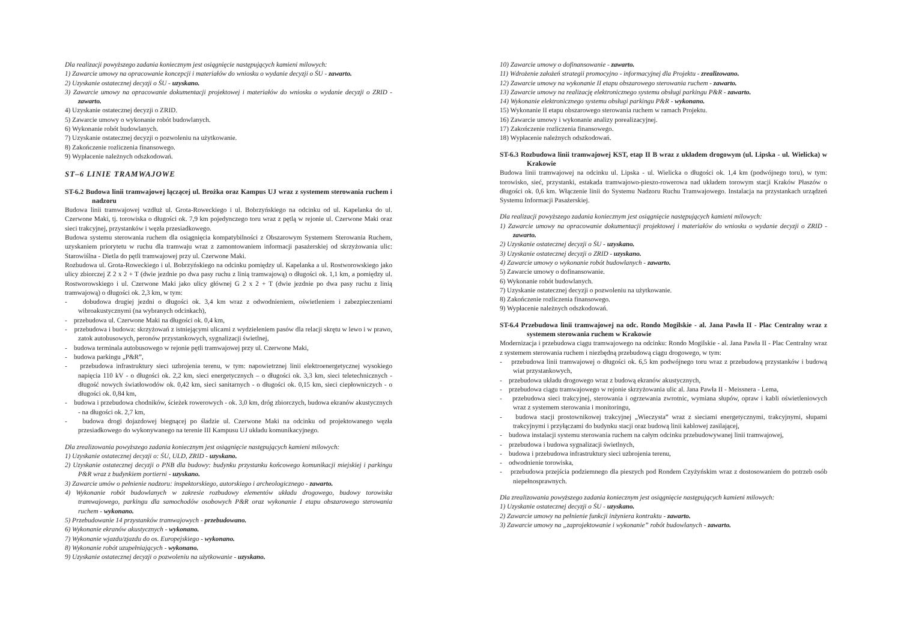Dla realizacji powyższego zadania koniecznym jest osiągnięcie następujących kamieni milowych:
1) Zawarcie umowy na opracowanie koncepcji i materiałów do wniosku o wydanie decyzji o ŚU - zawarto.
2) Uzyskanie ostatecznej decyzji o ŚU - uzyskano.
3) Zawarcie umowy na opracowanie dokumentacji projektowej i materiałów do wniosku o wydanie decyzji o ZRID - zawarto.
4) Uzyskanie ostatecznej decyzji o ZRID.
5) Zawarcie umowy o wykonanie robót budowlanych.
6) Wykonanie robót budowlanych.
7) Uzyskanie ostatecznej decyzji o pozwoleniu na użytkowanie.
8) Zakończenie rozliczenia finansowego.
9) Wypłacenie należnych odszkodowań.
ST–6 LINIE TRAMWAJOWE
ST-6.2 Budowa linii tramwajowej łączącej ul. Brożka oraz Kampus UJ wraz z systemem sterowania ruchem i nadzoru
Budowa linii tramwajowej wzdłuż ul. Grota-Roweckiego i ul. Bobrzyńskiego na odcinku od ul. Kapelanka do ul. Czerwone Maki, tj. torowiska o długości ok. 7,9 km pojedynczego toru wraz z pętlą w rejonie ul. Czerwone Maki oraz sieci trakcyjnej, przystanków i węzła przesiadkowego.
Budowa systemu sterowania ruchem dla osiągnięcia kompatybilności z Obszarowym Systemem Sterowania Ruchem, uzyskaniem priorytetu w ruchu dla tramwaju wraz z zamontowaniem informacji pasażerskiej od skrzyżowania ulic: Starowiślna - Dietla do pętli tramwajowej przy ul. Czerwone Maki.
Rozbudowa ul. Grota-Roweckiego i ul. Bobrzyńskiego na odcinku pomiędzy ul. Kapelanka a ul. Rostworowskiego jako ulicy zbiorczej Z 2 x 2 + T (dwie jezdnie po dwa pasy ruchu z linią tramwajową) o długości ok. 1,1 km, a pomiędzy ul. Rostworowskiego i ul. Czerwone Maki jako ulicy głównej G 2 x 2 + T (dwie jezdnie po dwa pasy ruchu z linią tramwajową) o długości ok. 2,3 km, w tym:
- dobudowa drugiej jezdni o długości ok. 3,4 km wraz z odwodnieniem, oświetleniem i zabezpieczeniami wibroakustycznymi (na wybranych odcinkach),
- przebudowa ul. Czerwone Maki na długości ok. 0,4 km,
- przebudowa i budowa: skrzyżowań z istniejącymi ulicami z wydzieleniem pasów dla relacji skrętu w lewo i w prawo, zatok autobusowych, peronów przystankowych, sygnalizacji świetlnej,
- budowa terminala autobusowego w rejonie pętli tramwajowej przy ul. Czerwone Maki,
- budowa parkingu „P&R”,
- przebudowa infrastruktury sieci uzbrojenia terenu, w tym: napowietrznej linii elektroenergetycznej wysokiego napięcia 110 kV - o długości ok. 2,2 km, sieci energetycznych – o długości ok. 3,3 km, sieci teletechnicznych - długość nowych światłowodów ok. 0,42 km, sieci sanitarnych - o długości ok. 0,15 km, sieci ciepłowniczych - o długości ok. 0,84 km,
- budowa i przebudowa chodników, ścieżek rowerowych - ok. 3,0 km, dróg zbiorczych, budowa ekranów akustycznych - na długości ok. 2,7 km,
- budowa drogi dojazdowej biegnącej po śladzie ul. Czerwone Maki na odcinku od projektowanego węzła przesiadkowego do wykonywanego na terenie III Kampusu UJ układu komunikacyjnego.
Dla zrealizowania powyższego zadania koniecznym jest osiągnięcie następujących kamieni milowych:
1) Uzyskanie ostatecznej decyzji o: ŚU, ULD, ZRID - uzyskano.
2) Uzyskanie ostatecznej decyzji o PNB dla budowy: budynku przystanku końcowego komunikacji miejskiej i parkingu P&R wraz z budynkiem portierni - uzyskano.
3) Zawarcie umów o pełnienie nadzoru: inspektorskiego, autorskiego i archeologicznego - zawarto.
4) Wykonanie robót budowlanych w zakresie rozbudowy elementów układu drogowego, budowy torowiska tramwajowego, parkingu dla samochodów osobowych P&R oraz wykonanie I etapu obszarowego sterowania ruchem - wykonano.
5) Przebudowanie 14 przystanków tramwajowych - przebudowano.
6) Wykonanie ekranów akustycznych - wykonano.
7) Wykonanie wjazdu/zjazdu do os. Europejskiego - wykonano.
8) Wykonanie robót uzupełniających - wykonano.
9) Uzyskanie ostatecznej decyzji o pozwoleniu na użytkowanie - uzyskano.
10) Zawarcie umowy o dofinansowanie - zawarto.
11) Wdrożenie założeń strategii promocyjno - informacyjnej dla Projektu - zrealizowano.
12) Zawarcie umowy na wykonanie II etapu obszarowego sterowania ruchem - zawarto.
13) Zawarcie umowy na realizację elektronicznego systemu obsługi parkingu P&R - zawarto.
14) Wykonanie elektronicznego systemu obsługi parkingu P&R - wykonano.
15) Wykonanie II etapu obszarowego sterowania ruchem w ramach Projektu.
16) Zawarcie umowy i wykonanie analizy porealizacyjnej.
17) Zakończenie rozliczenia finansowego.
18) Wypłacenie należnych odszkodowań.
ST-6.3 Rozbudowa linii tramwajowej KST, etap II B wraz z układem drogowym (ul. Lipska - ul. Wielicka) w Krakowie
Budowa linii tramwajowej na odcinku ul. Lipska - ul. Wielicka o długości ok. 1,4 km (podwójnego toru), w tym: torowisko, sieć, przystanki, estakada tramwajowo-pieszo-rowerowa nad układem torowym stacji Kraków Płaszów o długości ok. 0,6 km. Włączenie linii do Systemu Nadzoru Ruchu Tramwajowego. Instalacja na przystankach urządzeń Systemu Informacji Pasażerskiej.
Dla realizacji powyższego zadania koniecznym jest osiągnięcie następujących kamieni milowych:
1) Zawarcie umowy na opracowanie dokumentacji projektowej i materiałów do wniosku o wydanie decyzji o ZRID - zawarto.
2) Uzyskanie ostatecznej decyzji o ŚU - uzyskano.
3) Uzyskanie ostatecznej decyzji o ZRID - uzyskano.
4) Zawarcie umowy o wykonanie robót budowlanych - zawarto.
5) Zawarcie umowy o dofinansowanie.
6) Wykonanie robót budowlanych.
7) Uzyskanie ostatecznej decyzji o pozwoleniu na użytkowanie.
8) Zakończenie rozliczenia finansowego.
9) Wypłacenie należnych odszkodowań.
ST-6.4 Przebudowa linii tramwajowej na odc. Rondo Mogilskie - al. Jana Pawła II - Plac Centralny wraz z systemem sterowania ruchem w Krakowie
Modernizacja i przebudowa ciągu tramwajowego na odcinku: Rondo Mogilskie - al. Jana Pawła II - Plac Centralny wraz z systemem sterowania ruchem i niezbędną przebudową ciągu drogowego, w tym:
- przebudowa linii tramwajowej o długości ok. 6,5 km podwójnego toru wraz z przebudową przystanków i budową wiat przystankowych,
- przebudowa układu drogowego wraz z budową ekranów akustycznych,
- przebudowa ciągu tramwajowego w rejonie skrzyżowania ulic al. Jana Pawła II - Meissnera - Lema,
- przebudowa sieci trakcyjnej, sterowania i ogrzewania zwrotnic, wymiana słupów, opraw i kabli oświetleniowych wraz z systemem sterowania i monitoringu,
- budowa stacji prostownikowej trakcyjnej „Wieczysta” wraz z sieciami energetycznymi, trakcyjnymi, słupami trakcyjnymi i przyłączami do budynku stacji oraz budową linii kablowej zasilającej,
- budowa instalacji systemu sterowania ruchem na całym odcinku przebudowywanej linii tramwajowej,
- przebudowa i budowa sygnalizacji świetlnych,
- budowa i przebudowa infrastruktury sieci uzbrojenia terenu,
- odwodnienie torowiska,
- przebudowa przejścia podziemnego dla pieszych pod Rondem Czyżyńskim wraz z dostosowaniem do potrzeb osób niepełnosprawnych.
Dla zrealizowania powyższego zadania koniecznym jest osiągnięcie następujących kamieni milowych:
1) Uzyskanie ostatecznej decyzji o ŚU - uzyskano.
2) Zawarcie umowy na pełnienie funkcji inżyniera kontraktu - zawarto.
3) Zawarcie umowy na „zaprojektowanie i wykonanie” robót budowlanych - zawarto.